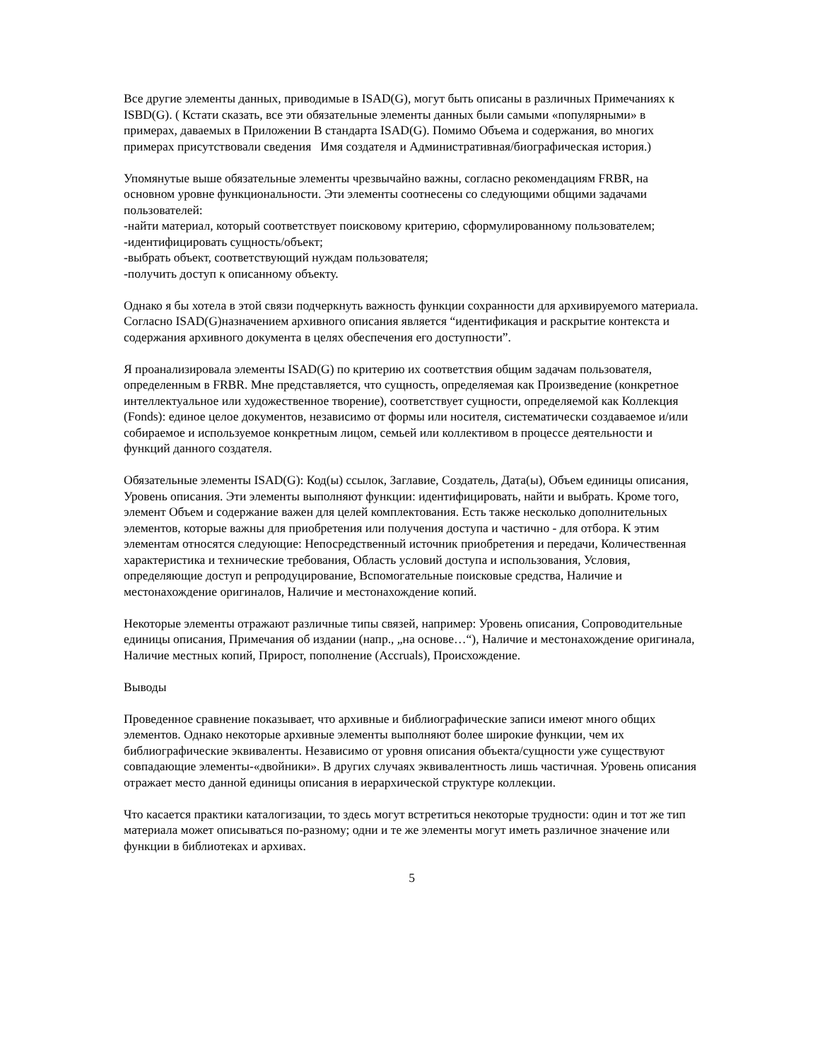Все другие элементы данных, приводимые в ISAD(G), могут быть описаны в различных Примечаниях к ISBD(G). ( Кстати сказать, все эти обязательные элементы данных были самыми «популярными» в примерах, даваемых в Приложении В стандарта ISAD(G). Помимо Объема и содержания, во многих примерах присутствовали сведения Имя создателя и Административная/биографическая история.)
Упомянутые выше обязательные элементы чрезвычайно важны, согласно рекомендациям FRBR, на основном уровне функциональности. Эти элементы соотнесены со следующими общими задачами пользователей:
-найти материал, который соответствует поисковому критерию, сформулированному пользователем;
-идентифицировать сущность/объект;
-выбрать объект, соответствующий нуждам пользователя;
-получить доступ к описанному объекту.
Однако я бы хотела в этой связи подчеркнуть важность функции сохранности для архивируемого материала. Согласно ISAD(G)назначением архивного описания является “идентификация и раскрытие контекста и содержания архивного документа в целях обеспечения его доступности”.
Я проанализировала элементы ISAD(G) по критерию их соответствия общим задачам пользователя, определенным в FRBR. Мне представляется, что сущность, определяемая как Произведение (конкретное интеллектуальное или художественное творение), соответствует сущности, определяемой как Коллекция (Fonds): единое целое документов, независимо от формы или носителя, систематически создаваемое и/или собираемое и используемое конкретным лицом, семьей или коллективом в процессе деятельности и функций данного создателя.
Обязательные элементы ISAD(G): Код(ы) ссылок, Заглавие, Создатель, Дата(ы), Объем единицы описания, Уровень описания. Эти элементы выполняют функции: идентифицировать, найти и выбрать. Кроме того, элемент Объем и содержание важен для целей комплектования. Есть также несколько дополнительных элементов, которые важны для приобретения или получения доступа и частично - для отбора. К этим элементам относятся следующие: Непосредственный источник приобретения и передачи, Количественная характеристика и технические требования, Область условий доступа и использования, Условия, определяющие доступ и репродуцирование, Вспомогательные поисковые средства, Наличие и местонахождение оригиналов, Наличие и местонахождение копий.
Некоторые элементы отражают различные типы связей, например: Уровень описания, Сопроводительные единицы описания, Примечания об издании (напр., „на основе…“), Наличие и местонахождение оригинала, Наличие местных копий, Прирост, пополнение (Accruals), Происхождение.
Выводы
Проведенное сравнение показывает, что архивные и библиографические записи имеют много общих элементов. Однако некоторые архивные элементы выполняют более широкие функции, чем их библиографические эквиваленты. Независимо от уровня описания объекта/сущности уже существуют совпадающие элементы-«двойники». В других случаях эквивалентность лишь частичная. Уровень описания отражает место данной единицы описания в иерархической структуре коллекции.
Что касается практики каталогизации, то здесь могут встретиться некоторые трудности: один и тот же тип материала может описываться по-разному; одни и те же элементы могут иметь различное значение или функции в библиотеках и архивах.
5